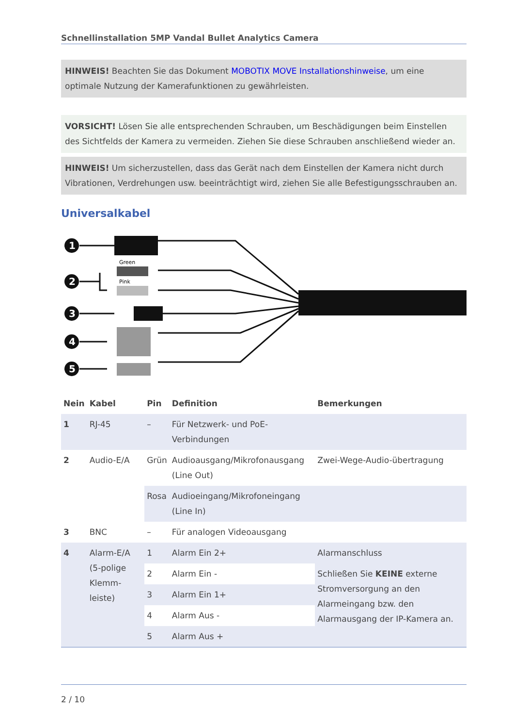Schnellinstallation 5MP Vandal Bullet Analytics Camera
HINWEIS! Beachten Sie das Dokument MOBOTIX MOVE Installationshinweise, um eine optimale Nutzung der Kamerafunktionen zu gewährleisten.
VORSICHT! Lösen Sie alle entsprechenden Schrauben, um Beschädigungen beim Einstellen des Sichtfelds der Kamera zu vermeiden. Ziehen Sie diese Schrauben anschließend wieder an.
HINWEIS! Um sicherzustellen, dass das Gerät nach dem Einstellen der Kamera nicht durch Vibrationen, Verdrehungen usw. beeinträchtigt wird, ziehen Sie alle Befestigungsschrauben an.
Universalkabel
1
2
3
4
5
Green
Pink
| Nein | Kabel | Pin | Definition | Bemerkungen |
| --- | --- | --- | --- | --- |
| 1 | RJ-45 | – | Für Netzwerk- und PoE-Verbindungen | |
| 2 | Audio-E/A | Grün | Audioausgang/Mikrofonausgang (Line Out) | Zwei-Wege-Audio-übertragung |
| | | Rosa | Audioeingang/Mikrofoneingang (Line In) | |
| 3 | BNC | – | Für analogen Videoausgang | |
| 4 | Alarm-E/A (5-polige Klemm-leiste) | 1 | Alarm Ein 2+ | Alarmanschluss |
| | | 2 | Alarm Ein - | Schließen Sie KEINE externe Stromversorgung an den Alarmeingang bzw. den Alarmausgang der IP-Kamera an. |
| | | 3 | Alarm Ein 1+ | |
| | | 4 | Alarm Aus - | |
| | | 5 | Alarm Aus + | |
2 / 10